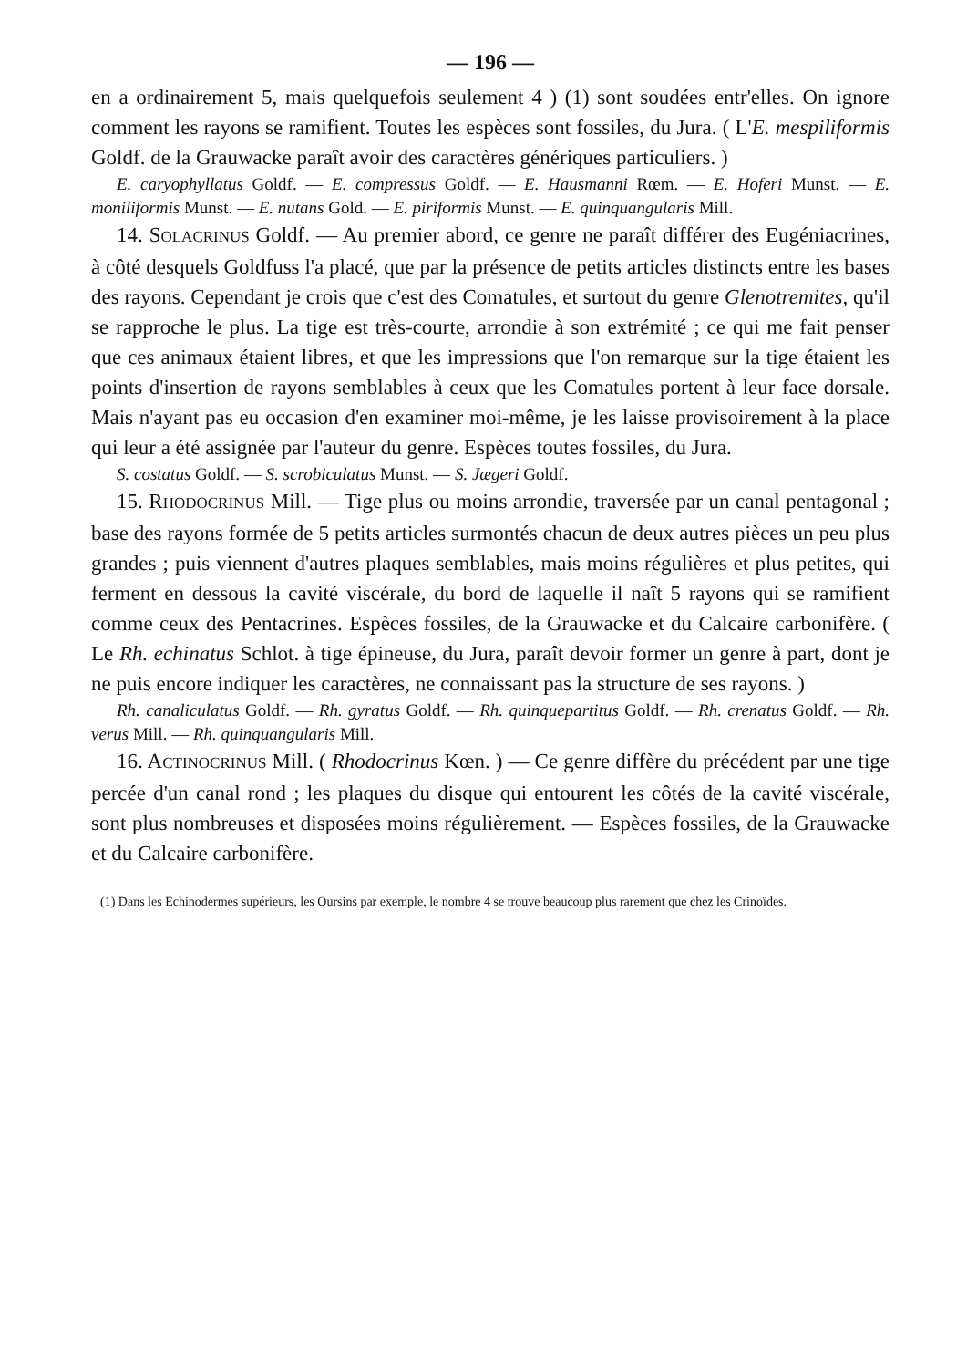— 196 —
en a ordinairement 5, mais quelquefois seulement 4 ) (1) sont soudées entr'elles. On ignore comment les rayons se ramifient. Toutes les espèces sont fossiles, du Jura. ( L'E. mespiliformis Goldf. de la Grauwacke paraît avoir des caractères génériques particuliers. )
E. caryophyllatus Goldf. — E. compressus Goldf. — E. Hausmanni Rœm. — E. Hoferi Munst. — E. moniliformis Munst. — E. nutans Gold. — E. piriformis Munst. — E. quinquangularis Mill.
14. SOLACRINUS Goldf. — Au premier abord, ce genre ne paraît différer des Eugéniacrines, à côté desquels Goldfuss l'a placé, que par la présence de petits articles distincts entre les bases des rayons. Cependant je crois que c'est des Comatules, et surtout du genre Glenotremites, qu'il se rapproche le plus. La tige est très-courte, arrondie à son extrémité ; ce qui me fait penser que ces animaux étaient libres, et que les impressions que l'on remarque sur la tige étaient les points d'insertion de rayons semblables à ceux que les Comatules portent à leur face dorsale. Mais n'ayant pas eu occasion d'en examiner moi-même, je les laisse provisoirement à la place qui leur a été assignée par l'auteur du genre. Espèces toutes fossiles, du Jura.
S. costatus Goldf. — S. scrobiculatus Munst. — S. Jægeri Goldf.
15. RHODOCRINUS Mill. — Tige plus ou moins arrondie, traversée par un canal pentagonal ; base des rayons formée de 5 petits articles surmontés chacun de deux autres pièces un peu plus grandes ; puis viennent d'autres plaques semblables, mais moins régulières et plus petites, qui ferment en dessous la cavité viscérale, du bord de laquelle il naît 5 rayons qui se ramifient comme ceux des Pentacrines. Espèces fossiles, de la Grauwacke et du Calcaire carbonifère. ( Le Rh. echinatus Schlot. à tige épineuse, du Jura, paraît devoir former un genre à part, dont je ne puis encore indiquer les caractères, ne connaissant pas la structure de ses rayons. )
Rh. canaliculatus Goldf. — Rh. gyratus Goldf. — Rh. quinquepartitus Goldf. — Rh. crenatus Goldf. — Rh. verus Mill. — Rh. quinquangularis Mill.
16. ACTINOCRINUS Mill. ( Rhodocrinus Kœn. ) — Ce genre diffère du précédent par une tige percée d'un canal rond ; les plaques du disque qui entourent les côtés de la cavité viscérale, sont plus nombreuses et disposées moins régulièrement. — Espèces fossiles, de la Grauwacke et du Calcaire carbonifère.
(1) Dans les Echinodermes supérieurs, les Oursins par exemple, le nombre 4 se trouve beaucoup plus rarement que chez les Crinoïdes.